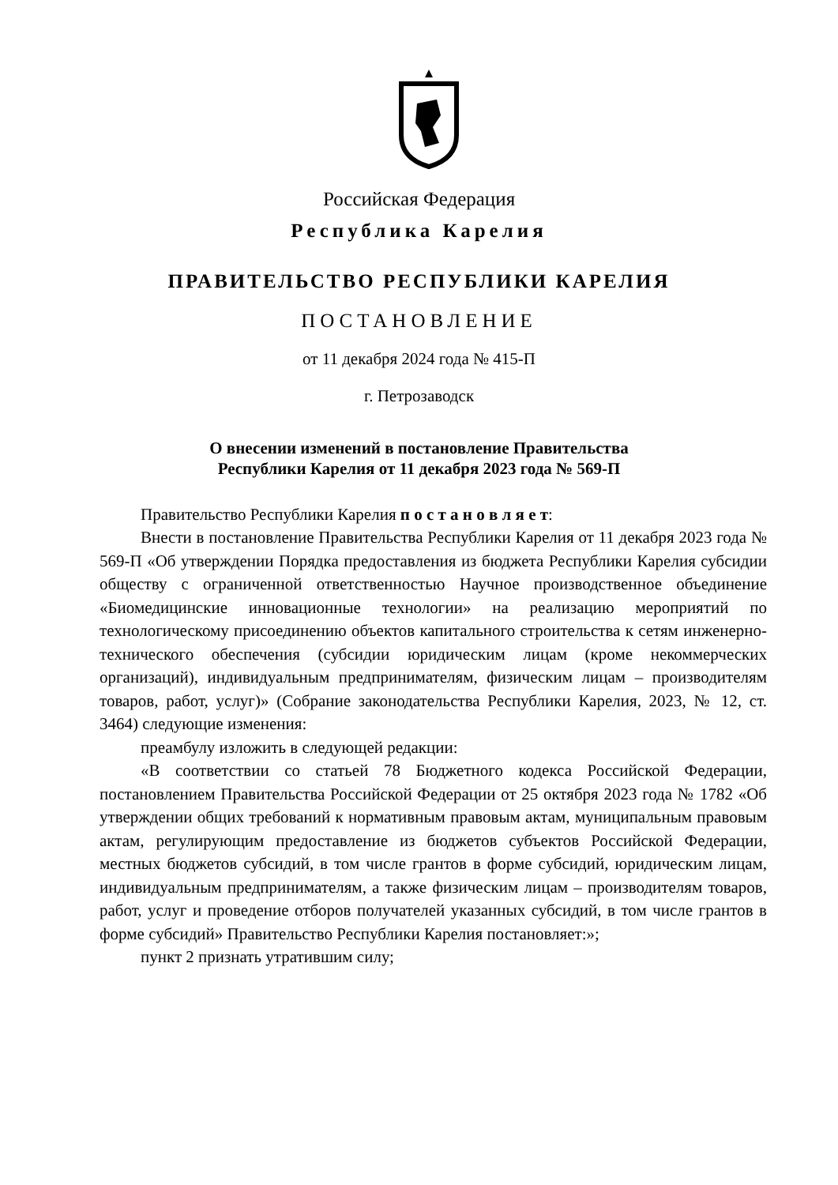Российская Федерация
Республика Карелия
ПРАВИТЕЛЬСТВО РЕСПУБЛИКИ КАРЕЛИЯ
ПОСТАНОВЛЕНИЕ
от 11 декабря 2024 года № 415-П
г. Петрозаводск
О внесении изменений в постановление Правительства
Республики Карелия от 11 декабря 2023 года № 569-П
Правительство Республики Карелия п о с т а н о в л я е т:
Внести в постановление Правительства Республики Карелия от 11 декабря 2023 года № 569-П «Об утверждении Порядка предоставления из бюджета Республики Карелия субсидии обществу с ограниченной ответственностью Научное производственное объединение «Биомедицинские инновационные технологии» на реализацию мероприятий по технологическому присоединению объектов капитального строительства к сетям инженерно-технического обеспечения (субсидии юридическим лицам (кроме некоммерческих организаций), индивидуальным предпринимателям, физическим лицам – производителям товаров, работ, услуг)» (Собрание законодательства Республики Карелия, 2023, № 12, ст. 3464) следующие изменения:
преамбулу изложить в следующей редакции:
«В соответствии со статьей 78 Бюджетного кодекса Российской Федерации, постановлением Правительства Российской Федерации от 25 октября 2023 года № 1782 «Об утверждении общих требований к нормативным правовым актам, муниципальным правовым актам, регулирующим предоставление из бюджетов субъектов Российской Федерации, местных бюджетов субсидий, в том числе грантов в форме субсидий, юридическим лицам, индивидуальным предпринимателям, а также физическим лицам – производителям товаров, работ, услуг и проведение отборов получателей указанных субсидий, в том числе грантов в форме субсидий» Правительство Республики Карелия постановляет:»;
пункт 2 признать утратившим силу;